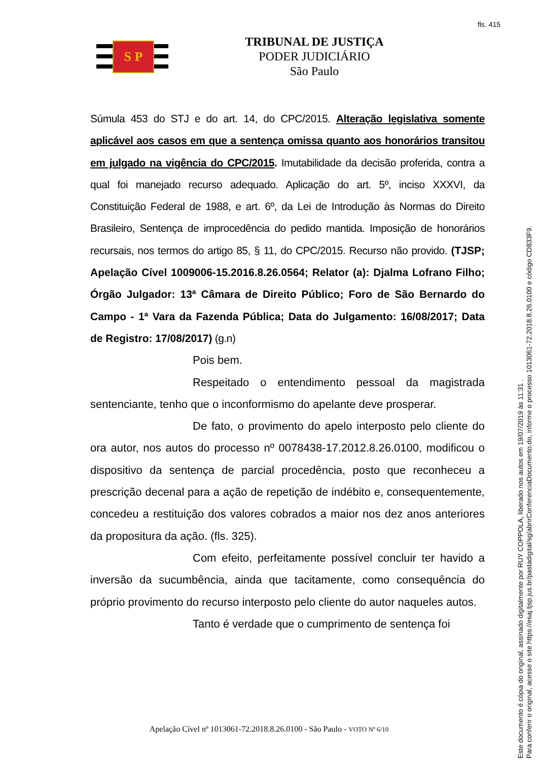fls. 415
S P
TRIBUNAL DE JUSTIÇA
PODER JUDICIÁRIO
São Paulo
Súmula 453 do STJ e do art. 14, do CPC/2015. Alteração legislativa somente aplicável aos casos em que a sentença omissa quanto aos honorários transitou em julgado na vigência do CPC/2015. Imutabilidade da decisão proferida, contra a qual foi manejado recurso adequado. Aplicação do art. 5º, inciso XXXVI, da Constituição Federal de 1988, e art. 6º, da Lei de Introdução às Normas do Direito Brasileiro, Sentença de improcedência do pedido mantida. Imposição de honorários recursais, nos termos do artigo 85, § 11, do CPC/2015. Recurso não provido. (TJSP; Apelação Cível 1009006-15.2016.8.26.0564; Relator (a): Djalma Lofrano Filho; Órgão Julgador: 13ª Câmara de Direito Público; Foro de São Bernardo do Campo - 1ª Vara da Fazenda Pública; Data do Julgamento: 16/08/2017; Data de Registro: 17/08/2017) (g.n)
Pois bem.
Respeitado o entendimento pessoal da magistrada sentenciante, tenho que o inconformismo do apelante deve prosperar.
De fato, o provimento do apelo interposto pelo cliente do ora autor, nos autos do processo nº 0078438-17.2012.8.26.0100, modificou o dispositivo da sentença de parcial procedência, posto que reconheceu a prescrição decenal para a ação de repetição de indébito e, consequentemente, concedeu a restituição dos valores cobrados a maior nos dez anos anteriores da propositura da ação. (fls. 325).
Com efeito, perfeitamente possível concluir ter havido a inversão da sucumbência, ainda que tacitamente, como consequência do próprio provimento do recurso interposto pelo cliente do autor naqueles autos.
Tanto é verdade que o cumprimento de sentença foi
Apelação Cível nº 1013061-72.2018.8.26.0100 - São Paulo - VOTO Nº 6/10
Este documento é cópia do original, assinado digitalmente por RUY COPPOLA, liberado nos autos em 19/07/2019 às 11:31 .
Para conferir o original, acesse o site https://esaj.tjsp.jus.br/pastadigital/sg/abrirConferenciaDocumento.do, informe o processo 1013061-72.2018.8.26.0100 e código CD833F9.